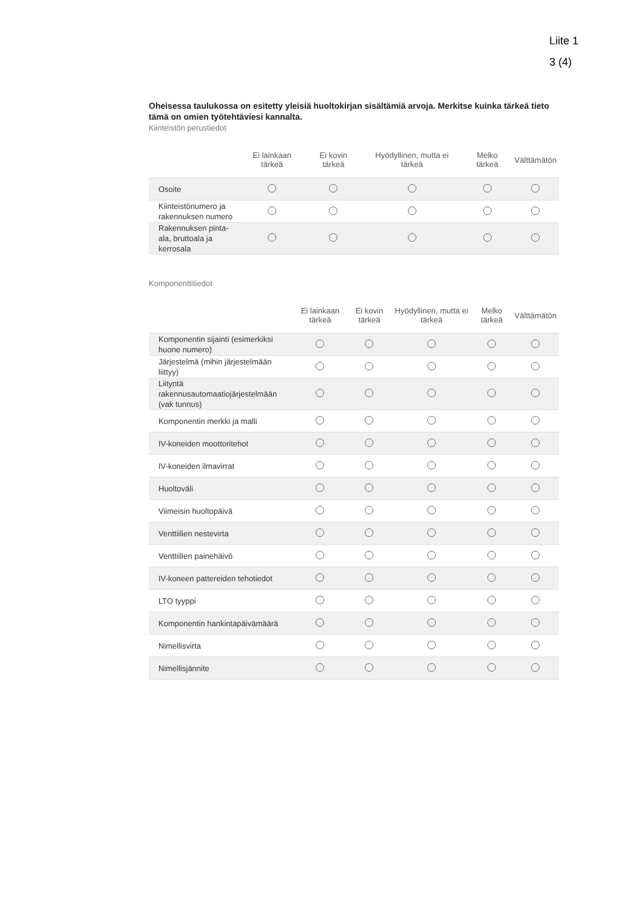Liite 1
3 (4)
Oheisessa taulukossa on esitetty yleisiä huoltokirjan sisältämiä arvoja. Merkitse kuinka tärkeä tieto tämä on omien työtehtäviesi kannalta.
Kiinteistön perustiedot
| | Ei lainkaan tärkeä | Ei kovin tärkeä | Hyödyllinen, mutta ei tärkeä | Melko tärkeä | Välttämätön |
| --- | --- | --- | --- | --- | --- |
| Osoite | | | | | |
| Kiinteistönumero ja rakennuksen numero | | | | | |
| Rakennuksen pinta-ala, bruttoala ja kerrosala | | | | | |
Komponenttitiedot
| | Ei lainkaan tärkeä | Ei kovin tärkeä | Hyödyllinen, mutta ei tärkeä | Melko tärkeä | Välttämätön |
| --- | --- | --- | --- | --- | --- |
| Komponentin sijainti (esimerkiksi huone numero) | | | | | |
| Järjestelmä (mihin järjestelmään liittyy) | | | | | |
| Liityntä rakennusautomaatiojärjestelmään (vak tunnus) | | | | | |
| Komponentin merkki ja malli | | | | | |
| IV-koneiden moottoritehot | | | | | |
| IV-koneiden ilmavirrat | | | | | |
| Huoltoväli | | | | | |
| Viimeisin huoltopäivä | | | | | |
| Venttiilien nestevirta | | | | | |
| Venttiilien painehäivö | | | | | |
| IV-koneen pattereiden tehotiedot | | | | | |
| LTO tyyppi | | | | | |
| Komponentin hankintapäivämäärä | | | | | |
| Nimellisvirta | | | | | |
| Nimellisjännite | | | | | |